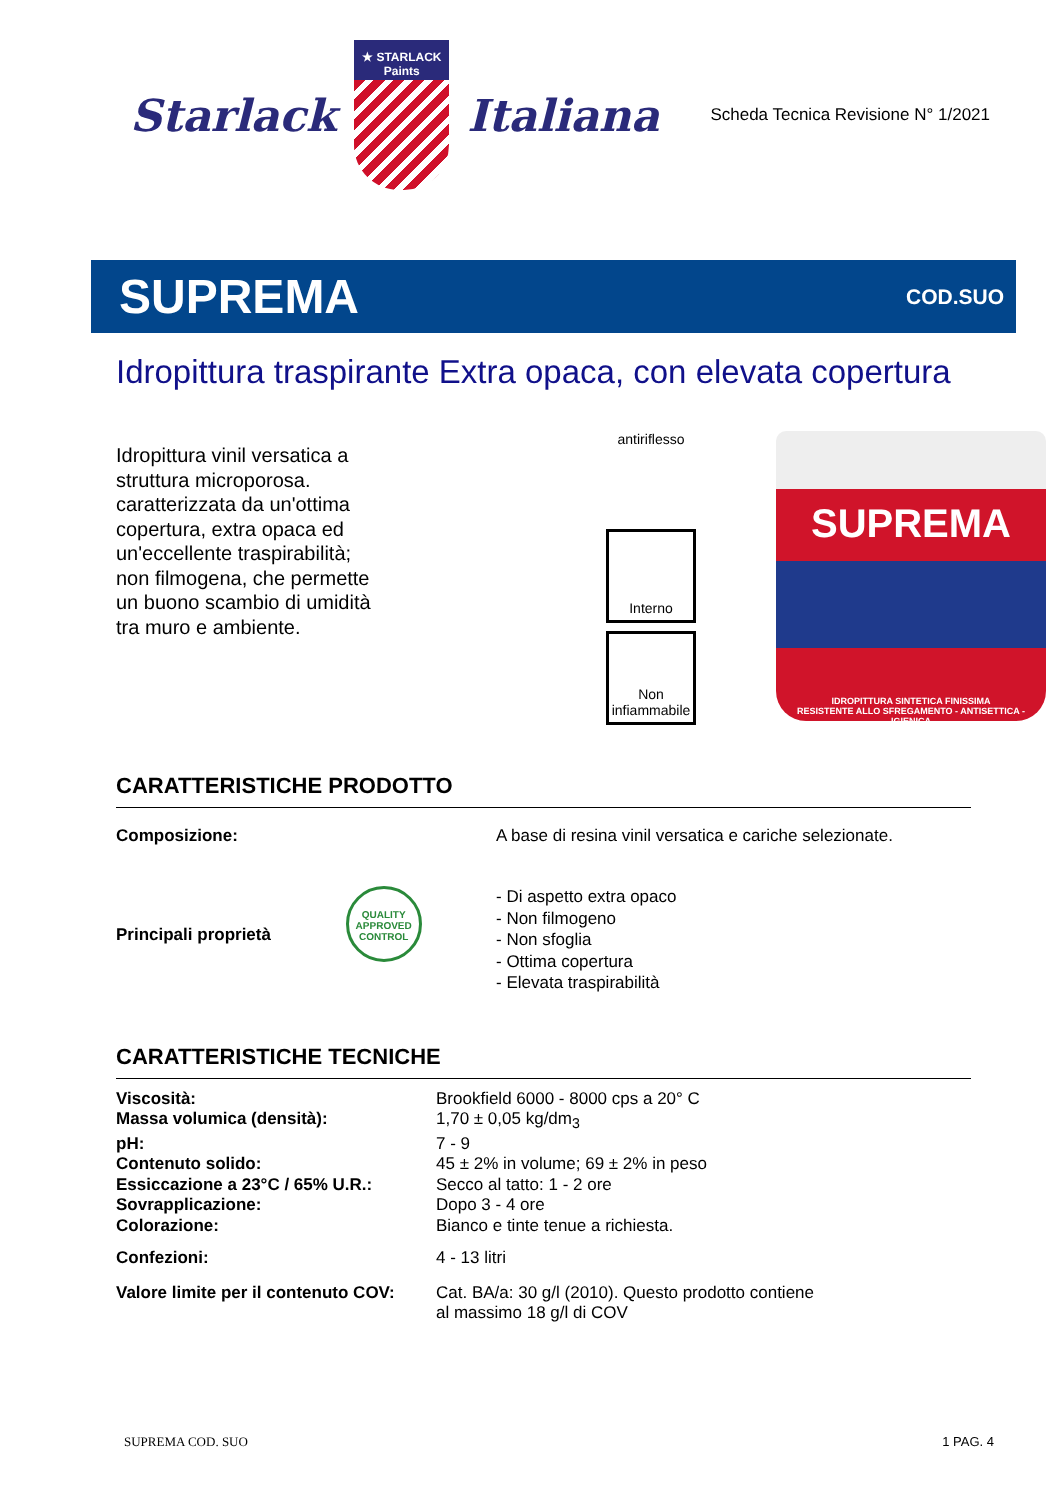Starlack
★ STARLACK Paints
Italiana
Scheda Tecnica Revisione N° 1/2021
SUPREMA
COD.SUO
Idropittura traspirante Extra opaca, con elevata copertura
Idropittura vinil versatica a struttura microporosa. caratterizzata da un'ottima copertura, extra opaca ed un'eccellente traspirabilità; non filmogena, che permette un buono scambio di umidità tra muro e ambiente.
antiriflesso
Interno
Non infiammabile
SUPREMA
IDROPITTURA SINTETICA FINISSIMA
RESISTENTE ALLO SFREGAMENTO - ANTISETTICA - IGIENICA
CARATTERISTICHE PRODOTTO
| Composizione: | A base di resina vinil versatica e cariche selezionate. |
| Principali proprietà QUALITY APPROVED CONTROL | - Di aspetto extra opaco - Non filmogeno - Non sfoglia - Ottima copertura - Elevata traspirabilità |
CARATTERISTICHE TECNICHE
| Viscosità: | Brookfield 6000 - 8000 cps a 20° C |
| Massa volumica (densità): | 1,70 ± 0,05 kg/dm<sub>3</sub> |
| pH: | 7 - 9 |
| Contenuto solido: | 45 ± 2% in volume; 69 ± 2% in peso |
| Essiccazione a 23°C / 65% U.R.: | Secco al tatto: 1 - 2 ore |
| Sovrapplicazione: | Dopo 3 - 4 ore |
| Colorazione: | Bianco e tinte tenue a richiesta. |
| Confezioni: | 4 - 13 litri |
| Valore limite per il contenuto COV: | Cat. BA/a: 30 g/l (2010). Questo prodotto contiene al massimo 18 g/l di COV |
SUPREMA COD. SUO 1 PAG. 4